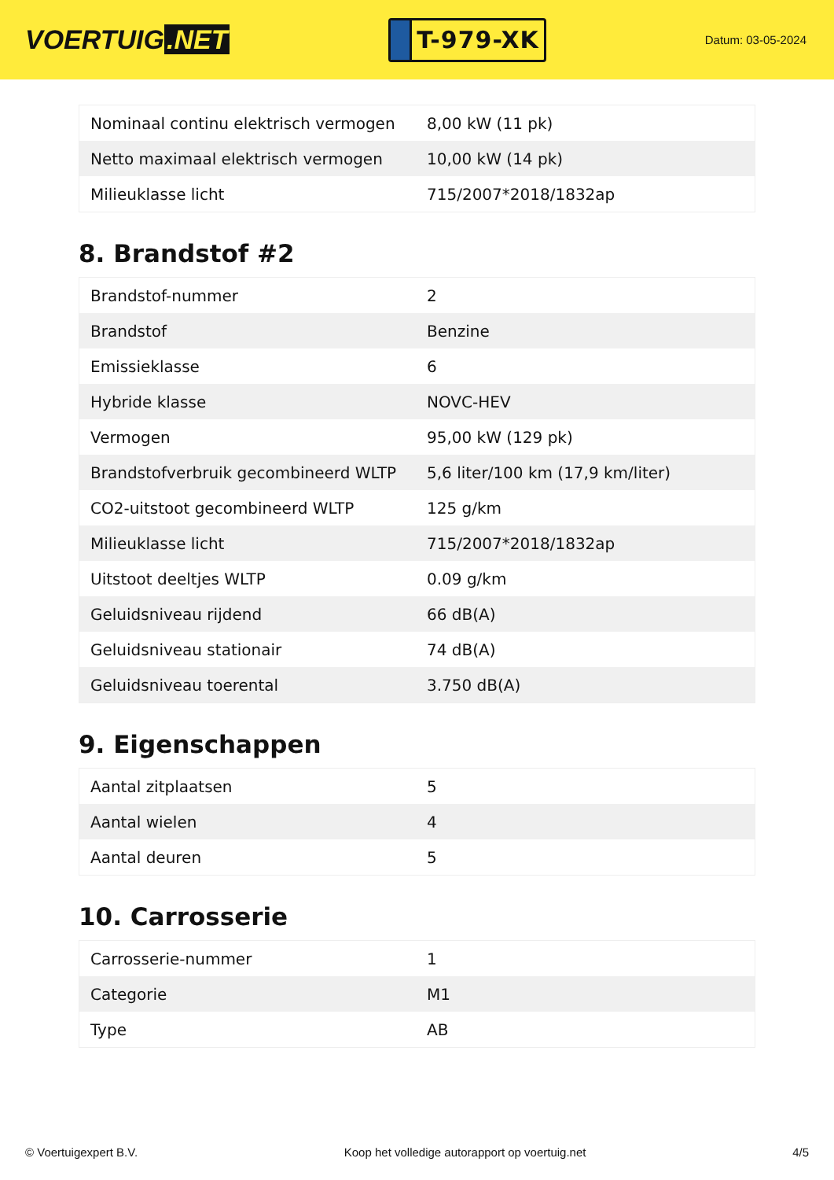VOERTUIG.NET
T-979-XK
Datum: 03-05-2024
| Nominaal continu elektrisch vermogen | 8,00 kW (11 pk) |
| Netto maximaal elektrisch vermogen | 10,00 kW (14 pk) |
| Milieuklasse licht | 715/2007*2018/1832ap |
8. Brandstof #2
| Brandstof-nummer | 2 |
| Brandstof | Benzine |
| Emissieklasse | 6 |
| Hybride klasse | NOVC-HEV |
| Vermogen | 95,00 kW (129 pk) |
| Brandstofverbruik gecombineerd WLTP | 5,6 liter/100 km (17,9 km/liter) |
| CO2-uitstoot gecombineerd WLTP | 125 g/km |
| Milieuklasse licht | 715/2007*2018/1832ap |
| Uitstoot deeltjes WLTP | 0.09 g/km |
| Geluidsniveau rijdend | 66 dB(A) |
| Geluidsniveau stationair | 74 dB(A) |
| Geluidsniveau toerental | 3.750 dB(A) |
9. Eigenschappen
| Aantal zitplaatsen | 5 |
| Aantal wielen | 4 |
| Aantal deuren | 5 |
10. Carrosserie
| Carrosserie-nummer | 1 |
| Categorie | M1 |
| Type | AB |
© Voertuigexpert B.V. Koop het volledige autorapport op voertuig.net 4/5